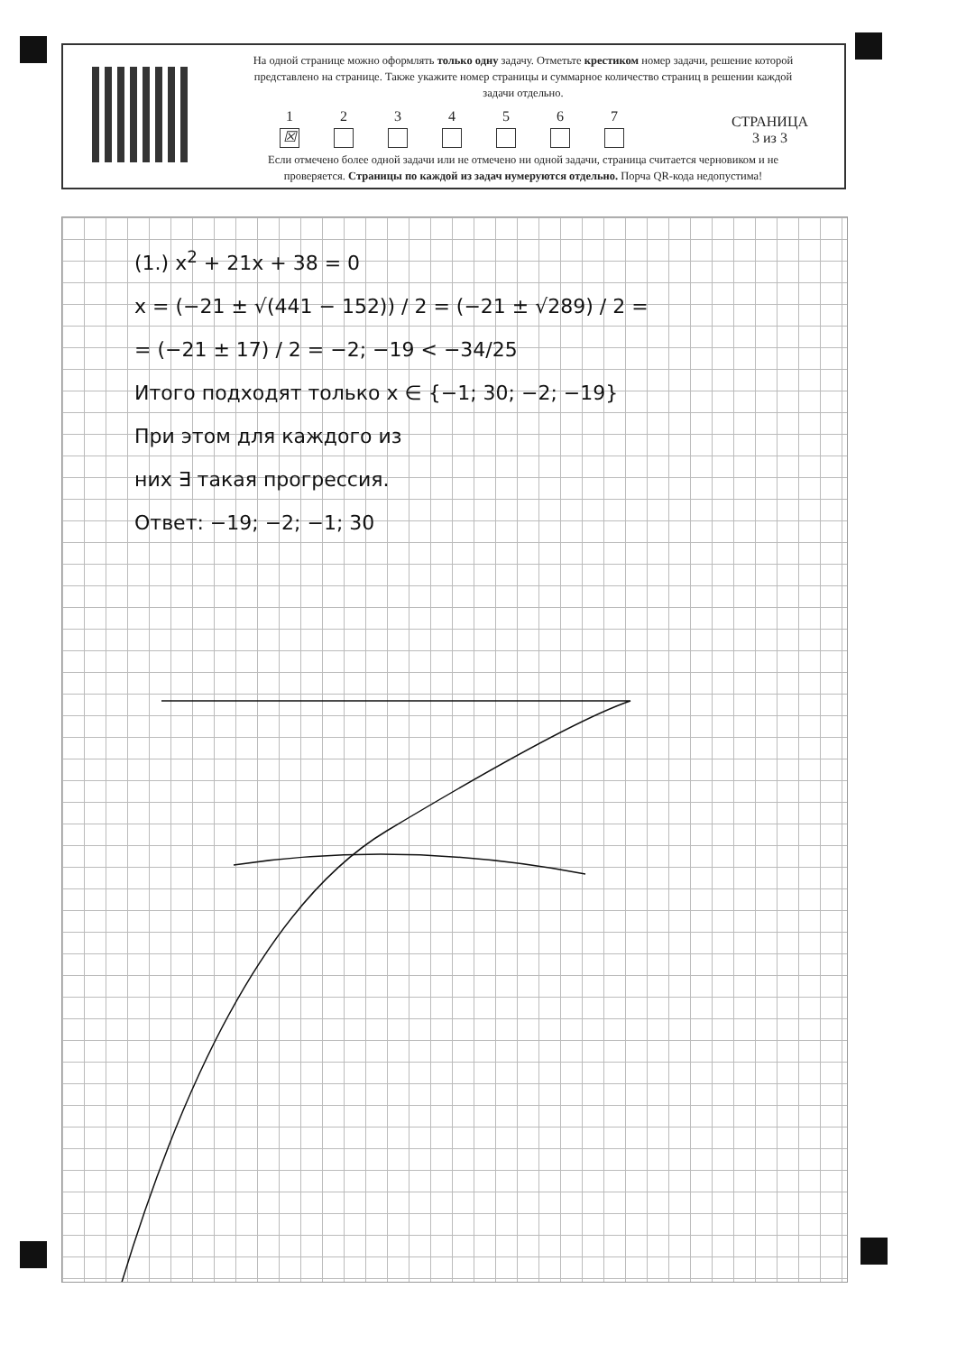На одной странице можно оформлять только одну задачу. Отметьте крестиком номер задачи, решение которой представлено на странице. Также укажите номер страницы и суммарное количество страниц в решении каждой задачи отдельно.
1 ☒ 234567
Если отмечено более одной задачи или не отмечено ни одной задачи, страница считается черновиком и не проверяется. Страницы по каждой из задач нумеруются отдельно. Порча QR-кода недопустима!
СТРАНИЦА
3 из 3
(1.) x<sup>2</sup> + 21x + 38 = 0
x = (−21 ± √(441 − 152)) / 2 = (−21 ± √289) / 2 =
= (−21 ± 17) / 2 = −2; −19 < −34/25
Итого подходят только x ∈ {−1; 30; −2; −19}
При этом для каждого из
них ∃ такая прогрессия.
Ответ: −19; −2; −1; 30